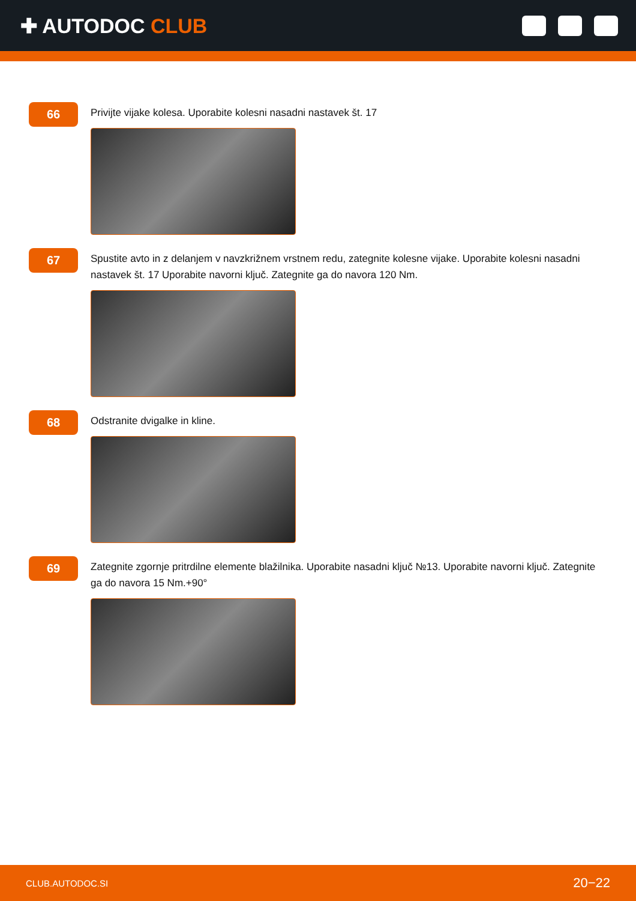✚ AUTODOC CLUB
66
Privijte vijake kolesa. Uporabite kolesni nasadni nastavek št. 17
67
Spustite avto in z delanjem v navzkrižnem vrstnem redu, zategnite kolesne vijake. Uporabite kolesni nasadni nastavek št. 17 Uporabite navorni ključ. Zategnite ga do navora 120 Nm.
68
Odstranite dvigalke in kline.
69
Zategnite zgornje pritrdilne elemente blažilnika. Uporabite nasadni ključ №13. Uporabite navorni ključ. Zategnite ga do navora 15 Nm.+90°
CLUB.AUTODOC.SI 20−22